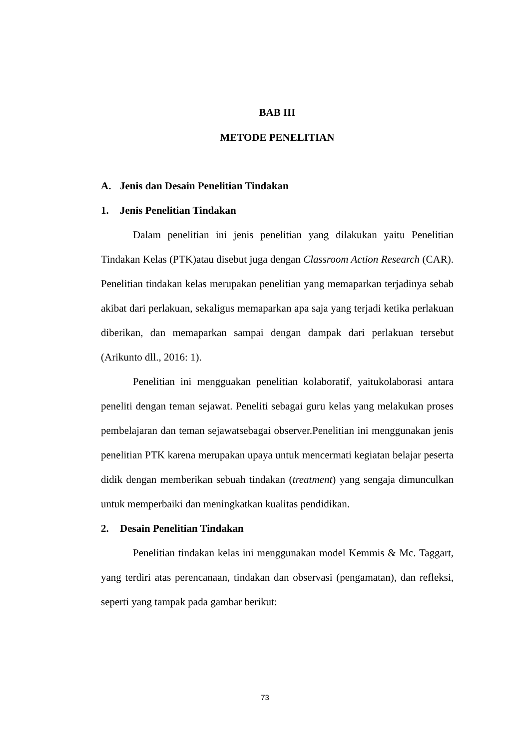BAB III
METODE PENELITIAN
A. Jenis dan Desain Penelitian Tindakan
1. Jenis Penelitian Tindakan
Dalam penelitian ini jenis penelitian yang dilakukan yaitu Penelitian Tindakan Kelas (PTK)atau disebut juga dengan Classroom Action Research (CAR). Penelitian tindakan kelas merupakan penelitian yang memaparkan terjadinya sebab akibat dari perlakuan, sekaligus memaparkan apa saja yang terjadi ketika perlakuan diberikan, dan memaparkan sampai dengan dampak dari perlakuan tersebut (Arikunto dll., 2016: 1).
Penelitian ini mengguakan penelitian kolaboratif, yaitukolaborasi antara peneliti dengan teman sejawat. Peneliti sebagai guru kelas yang melakukan proses pembelajaran dan teman sejawatsebagai observer.Penelitian ini menggunakan jenis penelitian PTK karena merupakan upaya untuk mencermati kegiatan belajar peserta didik dengan memberikan sebuah tindakan (treatment) yang sengaja dimunculkan untuk memperbaiki dan meningkatkan kualitas pendidikan.
2. Desain Penelitian Tindakan
Penelitian tindakan kelas ini menggunakan model Kemmis & Mc. Taggart, yang terdiri atas perencanaan, tindakan dan observasi (pengamatan), dan refleksi, seperti yang tampak pada gambar berikut:
73